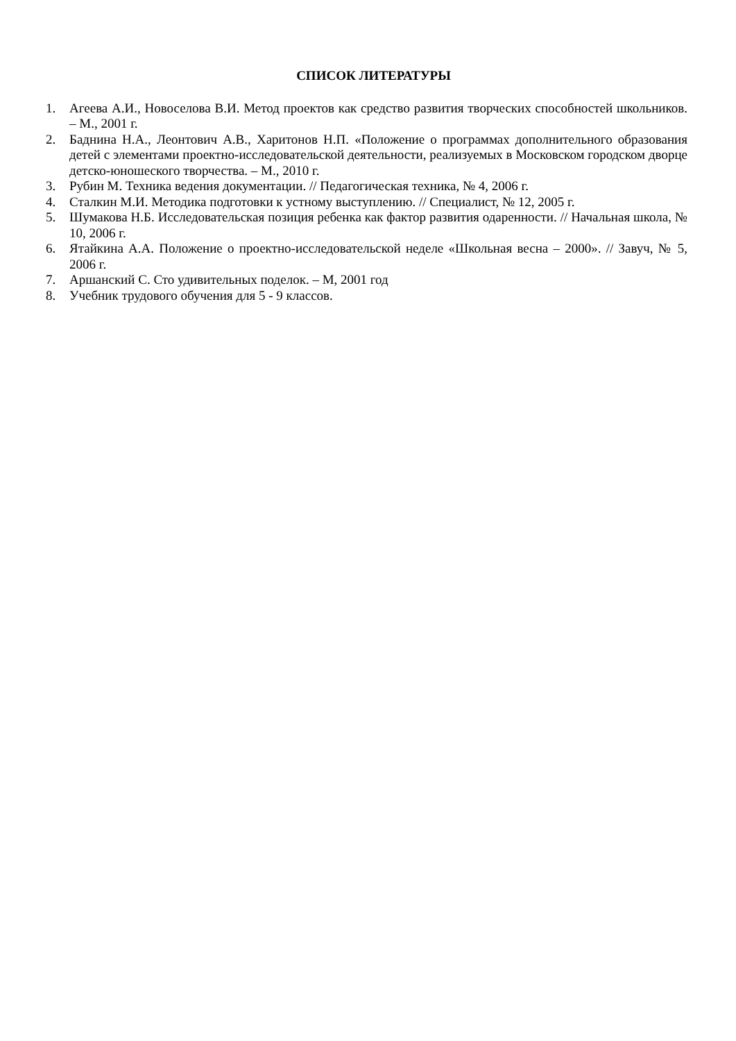СПИСОК ЛИТЕРАТУРЫ
1. Агеева А.И., Новоселова В.И. Метод проектов как средство развития творческих способностей школьников. – М., 2001 г.
2. Баднина Н.А., Леонтович А.В., Харитонов Н.П. «Положение о программах дополнительного образования детей с элементами проектно-исследовательской деятельности, реализуемых в Московском городском дворце детско-юношеского творчества. – М., 2010 г.
3. Рубин М. Техника ведения документации. // Педагогическая техника, № 4, 2006 г.
4. Сталкин М.И. Методика подготовки к устному выступлению. // Специалист, № 12, 2005 г.
5. Шумакова Н.Б. Исследовательская позиция ребенка как фактор развития одаренности. // Начальная школа, № 10, 2006 г.
6. Ятайкина А.А. Положение о проектно-исследовательской неделе «Школьная весна – 2000». // Завуч, № 5, 2006 г.
7. Аршанский С. Сто удивительных поделок. – М, 2001 год
8. Учебник трудового обучения для 5 - 9 классов.